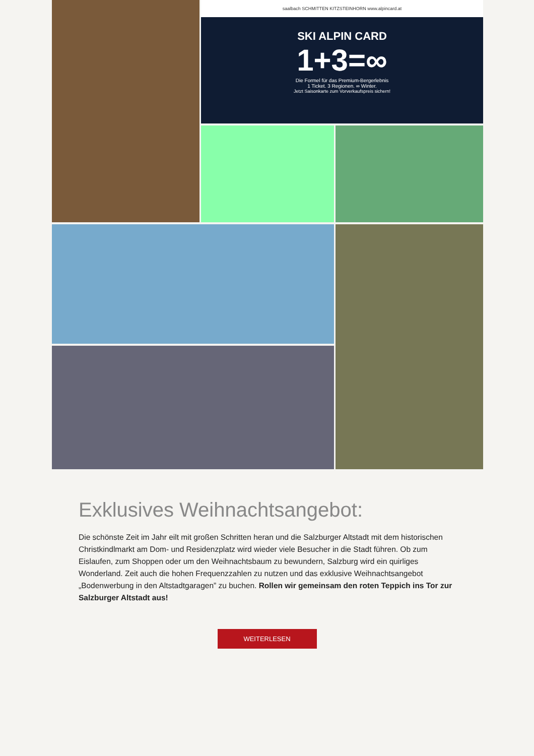saalbach SCHMITTEN KITZSTEINHORN www.alpincard.at
SKI ALPIN CARD
1+3=∞
Die Formel für das Premium-Bergerlebnis
1 Ticket. 3 Regionen. ∞ Winter.
Jetzt Saisonkarte zum Vorverkaufspreis sichern!
Exklusives Weihnachtsangebot:
Die schönste Zeit im Jahr eilt mit großen Schritten heran und die Salzburger Altstadt mit dem historischen Christkindlmarkt am Dom- und Residenzplatz wird wieder viele Besucher in die Stadt führen. Ob zum Eislaufen, zum Shoppen oder um den Weihnachtsbaum zu bewundern, Salzburg wird ein quirliges Wonderland. Zeit auch die hohen Frequenzzahlen zu nutzen und das exklusive Weihnachtsangebot „Bodenwerbung in den Altstadtgaragen” zu buchen. Rollen wir gemeinsam den roten Teppich ins Tor zur Salzburger Altstadt aus!
WEITERLESEN